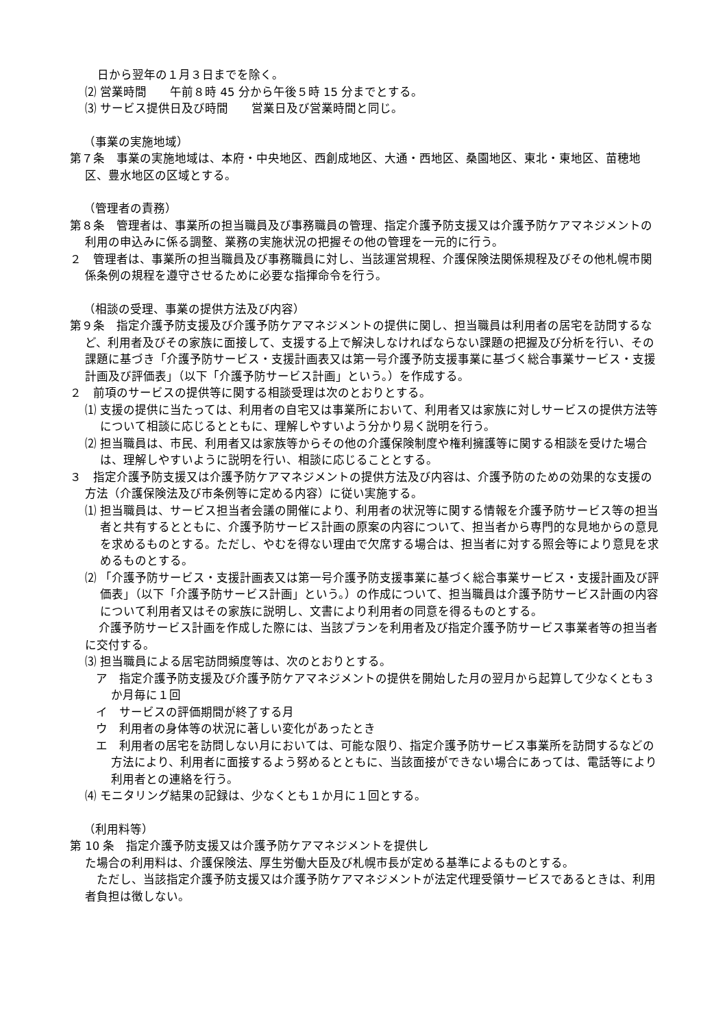日から翌年の１月３日までを除く。
⑵ 営業時間　　午前８時 45 分から午後５時 15 分までとする。
⑶ サービス提供日及び時間　　営業日及び営業時間と同じ。
（事業の実施地域）
第７条　事業の実施地域は、本府・中央地区、西創成地区、大通・西地区、桑園地区、東北・東地区、苗穂地区、豊水地区の区域とする。
（管理者の責務）
第８条　管理者は、事業所の担当職員及び事務職員の管理、指定介護予防支援又は介護予防ケアマネジメントの利用の申込みに係る調整、業務の実施状況の把握その他の管理を一元的に行う。
２　管理者は、事業所の担当職員及び事務職員に対し、当該運営規程、介護保険法関係規程及びその他札幌市関係条例の規程を遵守させるために必要な指揮命令を行う。
（相談の受理、事業の提供方法及び内容）
第９条　指定介護予防支援及び介護予防ケアマネジメントの提供に関し、担当職員は利用者の居宅を訪問するなど、利用者及びその家族に面接して、支援する上で解決しなければならない課題の把握及び分析を行い、その課題に基づき「介護予防サービス・支援計画表又は第一号介護予防支援事業に基づく総合事業サービス・支援計画及び評価表」（以下「介護予防サービス計画」という。）を作成する。
２　前項のサービスの提供等に関する相談受理は次のとおりとする。
⑴ 支援の提供に当たっては、利用者の自宅又は事業所において、利用者又は家族に対しサービスの提供方法等について相談に応じるとともに、理解しやすいよう分かり易く説明を行う。
⑵ 担当職員は、市民、利用者又は家族等からその他の介護保険制度や権利擁護等に関する相談を受けた場合は、理解しやすいように説明を行い、相談に応じることとする。
３　指定介護予防支援又は介護予防ケアマネジメントの提供方法及び内容は、介護予防のための効果的な支援の方法（介護保険法及び市条例等に定める内容）に従い実施する。
⑴ 担当職員は、サービス担当者会議の開催により、利用者の状況等に関する情報を介護予防サービス等の担当者と共有するとともに、介護予防サービス計画の原案の内容について、担当者から専門的な見地からの意見を求めるものとする。ただし、やむを得ない理由で欠席する場合は、担当者に対する照会等により意見を求めるものとする。
⑵ 「介護予防サービス・支援計画表又は第一号介護予防支援事業に基づく総合事業サービス・支援計画及び評価表」（以下「介護予防サービス計画」という。）の作成について、担当職員は介護予防サービス計画の内容について利用者又はその家族に説明し、文書により利用者の同意を得るものとする。
介護予防サービス計画を作成した際には、当該プランを利用者及び指定介護予防サービス事業者等の担当者に交付する。
⑶ 担当職員による居宅訪問頻度等は、次のとおりとする。
ア　指定介護予防支援及び介護予防ケアマネジメントの提供を開始した月の翌月から起算して少なくとも３か月毎に１回
イ　サービスの評価期間が終了する月
ウ　利用者の身体等の状況に著しい変化があったとき
エ　利用者の居宅を訪問しない月においては、可能な限り、指定介護予防サービス事業所を訪問するなどの方法により、利用者に面接するよう努めるとともに、当該面接ができない場合にあっては、電話等により利用者との連絡を行う。
⑷ モニタリング結果の記録は、少なくとも１か月に１回とする。
（利用料等）
第 10 条　指定介護予防支援又は介護予防ケアマネジメントを提供し
た場合の利用料は、介護保険法、厚生労働大臣及び札幌市長が定める基準によるものとする。
　ただし、当該指定介護予防支援又は介護予防ケアマネジメントが法定代理受領サービスであるときは、利用者負担は徴しない。